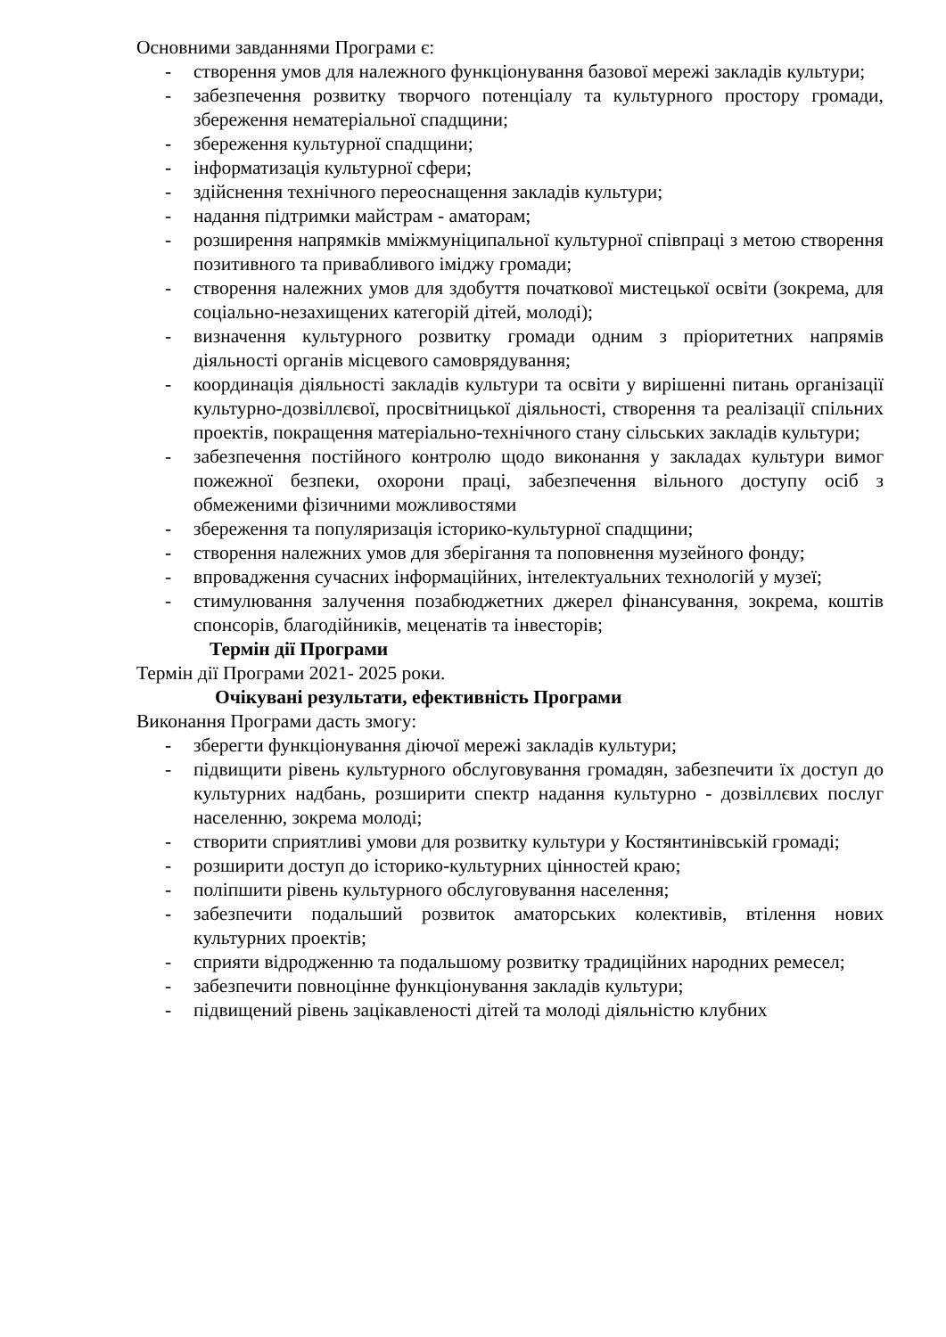Основними завданнями Програми є:
- створення умов для належного функціонування базової мережі закладів культури;
- забезпечення розвитку творчого потенціалу та культурного простору громади, збереження нематеріальної спадщини;
- збереження культурної спадщини;
- інформатизація культурної сфери;
- здійснення технічного переоснащення закладів культури;
- надання підтримки майстрам - аматорам;
- розширення напрямків мміжмуніципальної культурної співпраці з метою створення позитивного та привабливого іміджу громади;
- створення належних умов для здобуття початкової мистецької освіти (зокрема, для соціально-незахищених категорій дітей, молоді);
- визначення культурного розвитку громади одним з пріоритетних напрямів діяльності органів місцевого самоврядування;
- координація діяльності закладів культури та освіти у вирішенні питань організації культурно-дозвіллєвої, просвітницької діяльності, створення та реалізації спільних проектів, покращення матеріально-технічного стану сільських закладів культури;
- забезпечення постійного контролю щодо виконання у закладах культури вимог пожежної безпеки, охорони праці, забезпечення вільного доступу осіб з обмеженими фізичними можливостями
- збереження та популяризація історико-культурної спадщини;
- створення належних умов для зберігання та поповнення музейного фонду;
- впровадження сучасних інформаційних, інтелектуальних технологій у музеї;
- стимулювання залучення позабюджетних джерел фінансування, зокрема, коштів спонсорів, благодійників, меценатів та інвесторів;
Термін дії Програми
Термін дії Програми 2021- 2025 роки.
Очікувані результати, ефективність Програми
Виконання Програми дасть змогу:
- зберегти функціонування діючої мережі закладів культури;
- підвищити рівень культурного обслуговування громадян, забезпечити їх доступ до культурних надбань, розширити спектр надання культурно - дозвіллєвих послуг населенню, зокрема молоді;
- створити сприятливі умови для розвитку культури у Костянтинівській громаді;
- розширити доступ до історико-культурних цінностей краю;
- поліпшити рівень культурного обслуговування населення;
- забезпечити подальший розвиток аматорських колективів, втілення нових культурних проектів;
- сприяти відродженню та подальшому розвитку традиційних народних ремесел;
- забезпечити повноцінне функціонування закладів культури;
- підвищений рівень зацікавленості дітей та молоді діяльністю клубних